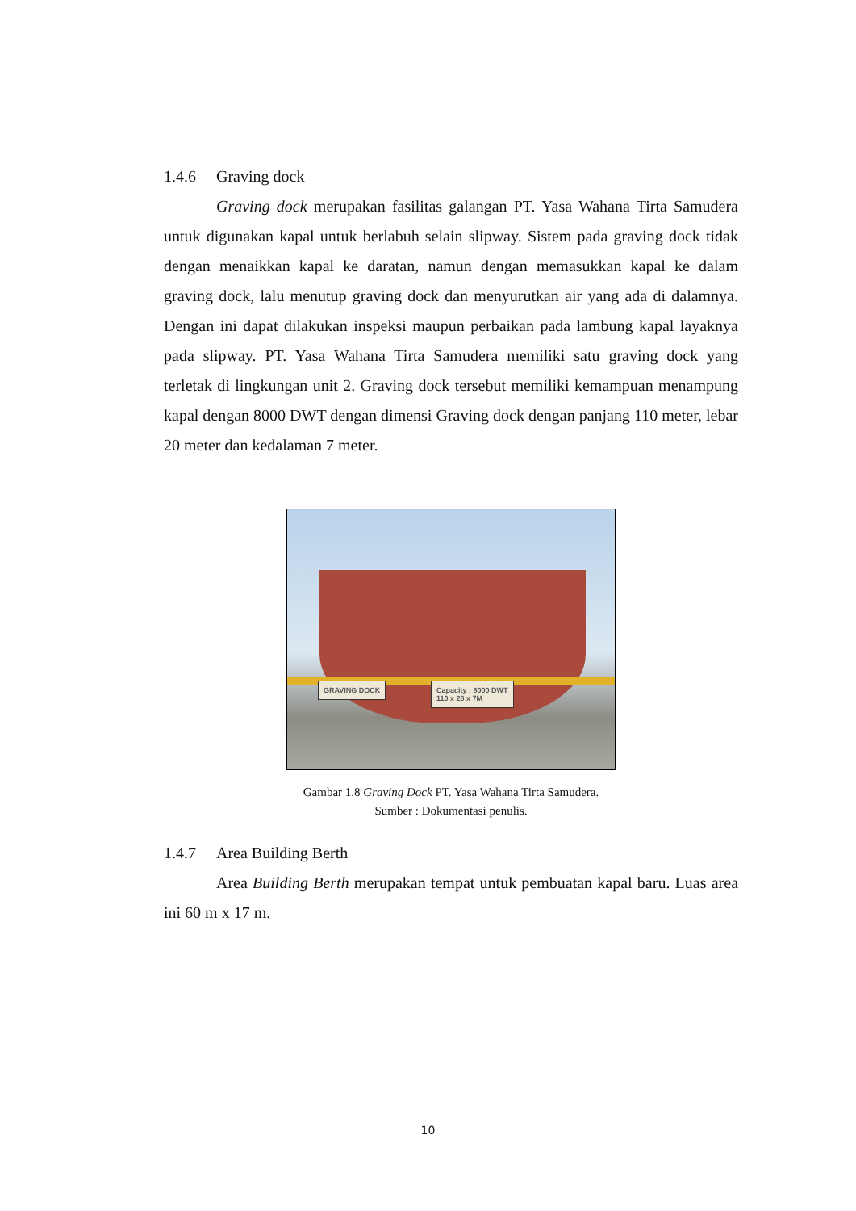1.4.6 Graving dock
Graving dock merupakan fasilitas galangan PT. Yasa Wahana Tirta Samudera untuk digunakan kapal untuk berlabuh selain slipway. Sistem pada graving dock tidak dengan menaikkan kapal ke daratan, namun dengan memasukkan kapal ke dalam graving dock, lalu menutup graving dock dan menyurutkan air yang ada di dalamnya. Dengan ini dapat dilakukan inspeksi maupun perbaikan pada lambung kapal layaknya pada slipway. PT. Yasa Wahana Tirta Samudera memiliki satu graving dock yang terletak di lingkungan unit 2. Graving dock tersebut memiliki kemampuan menampung kapal dengan 8000 DWT dengan dimensi Graving dock dengan panjang 110 meter, lebar 20 meter dan kedalaman 7 meter.
GRAVING DOCK
Capacity : 8000 DWT
110 x 20 x 7M
Gambar 1.8 Graving Dock PT. Yasa Wahana Tirta Samudera.
Sumber : Dokumentasi penulis.
1.4.7 Area Building Berth
Area Building Berth merupakan tempat untuk pembuatan kapal baru. Luas area ini 60 m x 17 m.
10